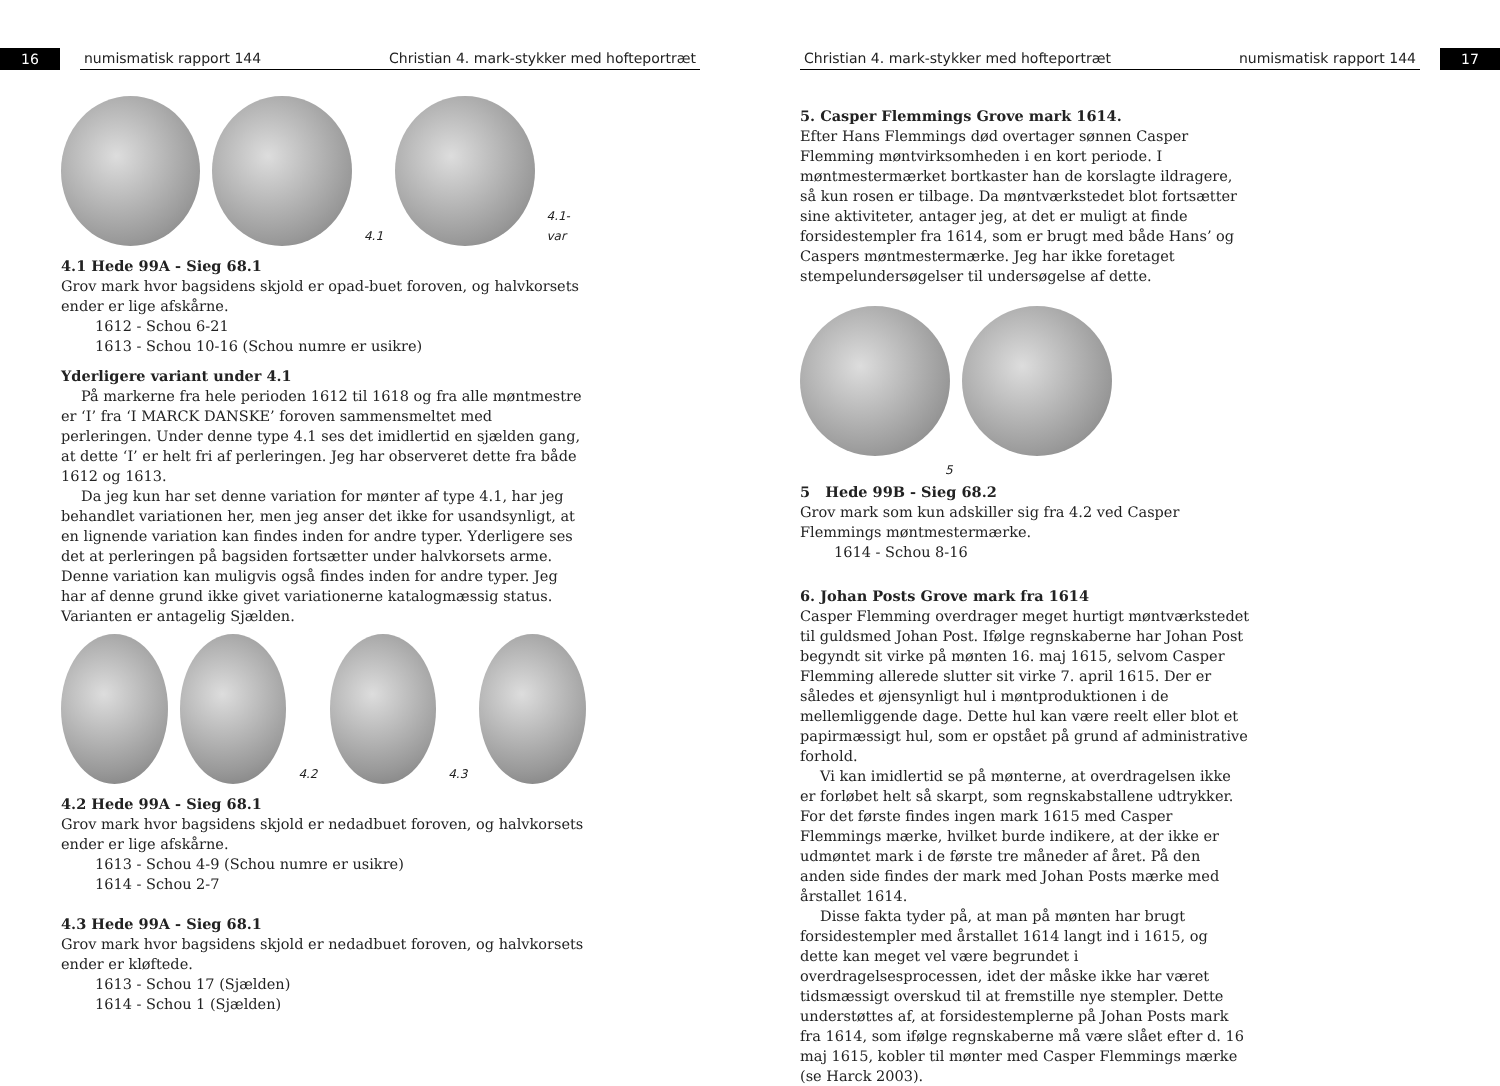16
numismatisk rapport 144 Christian 4. mark-stykker med hofteportræt
4.1
4.1-var
4.1 Hede 99A - Sieg 68.1
Grov mark hvor bagsidens skjold er opad-buet foroven, og halvkorsets ender er lige afskårne.
1612 - Schou 6-21
1613 - Schou 10-16 (Schou numre er usikre)
Yderligere variant under 4.1
På markerne fra hele perioden 1612 til 1618 og fra alle møntmestre er ‘I’ fra ‘I MARCK DANSKE’ foroven sammensmeltet med perleringen. Under denne type 4.1 ses det imidlertid en sjælden gang, at dette ‘I’ er helt fri af perleringen. Jeg har observeret dette fra både 1612 og 1613.
Da jeg kun har set denne variation for mønter af type 4.1, har jeg behandlet variationen her, men jeg anser det ikke for usandsynligt, at en lignende variation kan findes inden for andre typer. Yderligere ses det at perleringen på bagsiden fortsætter under halvkorsets arme. Denne variation kan muligvis også findes inden for andre typer. Jeg har af denne grund ikke givet variationerne katalogmæssig status. Varianten er antagelig Sjælden.
4.2
4.3
4.2 Hede 99A - Sieg 68.1
Grov mark hvor bagsidens skjold er nedadbuet foroven, og halvkorsets ender er lige afskårne.
1613 - Schou 4-9 (Schou numre er usikre)
1614 - Schou 2-7
4.3 Hede 99A - Sieg 68.1
Grov mark hvor bagsidens skjold er nedadbuet foroven, og halvkorsets ender er kløftede.
1613 - Schou 17 (Sjælden)
1614 - Schou 1 (Sjælden)
Christian 4. mark-stykker med hofteportræt numismatisk rapport 144
17
5. Casper Flemmings Grove mark 1614.
Efter Hans Flemmings død overtager sønnen Casper Flemming møntvirksomheden i en kort periode. I møntmestermærket bortkaster han de korslagte ildragere, så kun rosen er tilbage. Da møntværkstedet blot fortsætter sine aktiviteter, antager jeg, at det er muligt at finde forsidestempler fra 1614, som er brugt med både Hans’ og Caspers møntmestermærke. Jeg har ikke foretaget stempelundersøgelser til undersøgelse af dette.
5
5 Hede 99B - Sieg 68.2
Grov mark som kun adskiller sig fra 4.2 ved Casper Flemmings møntmestermærke.
1614 - Schou 8-16
6. Johan Posts Grove mark fra 1614
Casper Flemming overdrager meget hurtigt møntværkstedet til guldsmed Johan Post. Ifølge regnskaberne har Johan Post begyndt sit virke på mønten 16. maj 1615, selvom Casper Flemming allerede slutter sit virke 7. april 1615. Der er således et øjensynligt hul i møntproduktionen i de mellemliggende dage. Dette hul kan være reelt eller blot et papirmæssigt hul, som er opstået på grund af administrative forhold.
Vi kan imidlertid se på mønterne, at overdragelsen ikke er forløbet helt så skarpt, som regnskabstallene udtrykker. For det første findes ingen mark 1615 med Casper Flemmings mærke, hvilket burde indikere, at der ikke er udmøntet mark i de første tre måneder af året. På den anden side findes der mark med Johan Posts mærke med årstallet 1614.
Disse fakta tyder på, at man på mønten har brugt forsidestempler med årstallet 1614 langt ind i 1615, og dette kan meget vel være begrundet i overdragelsesprocessen, idet der måske ikke har været tidsmæssigt overskud til at fremstille nye stempler. Dette understøttes af, at forsidestemplerne på Johan Posts mark fra 1614, som ifølge regnskaberne må være slået efter d. 16 maj 1615, kobler til mønter med Casper Flemmings mærke (se Harck 2003).